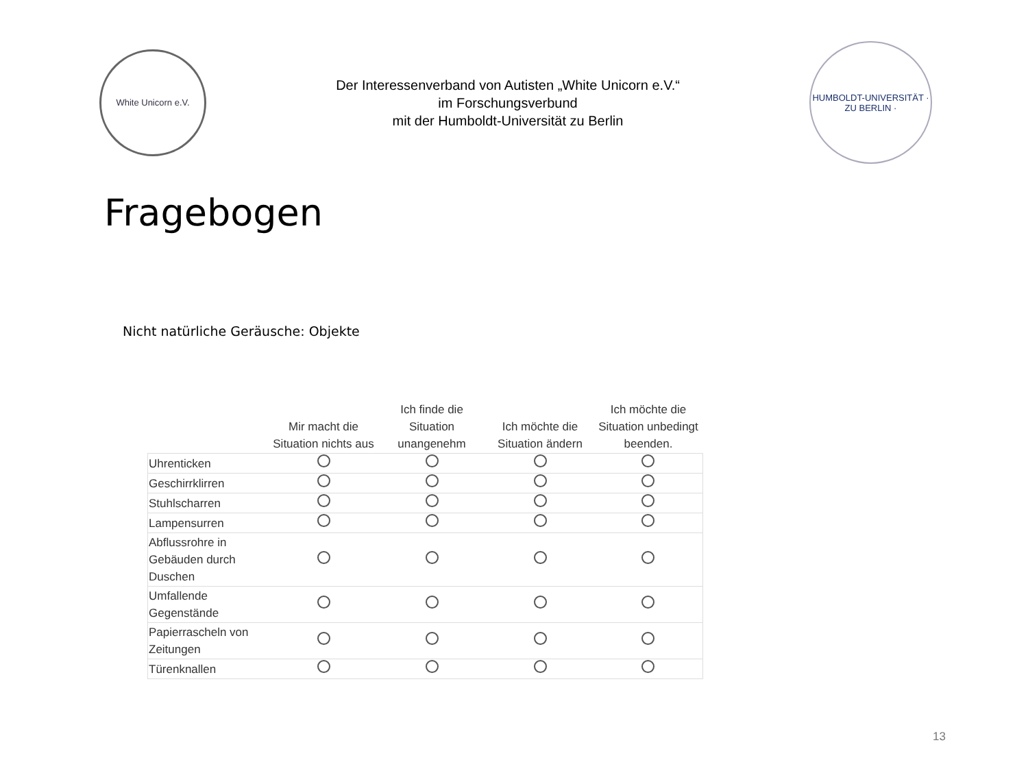White Unicorn e.V.
Der Interessenverband von Autisten „White Unicorn e.V.“
im Forschungsverbund
mit der Humboldt-Universität zu Berlin
HUMBOLDT-UNIVERSITÄT · ZU BERLIN ·
Fragebogen
Nicht natürliche Geräusche: Objekte
| | Mir macht die Situation nichts aus | Ich finde die Situation unangenehm | Ich möchte die Situation ändern | Ich möchte die Situation unbedingt beenden. |
| --- | --- | --- | --- | --- |
| Uhrenticken | | | | |
| Geschirrklirren | | | | |
| Stuhlscharren | | | | |
| Lampensurren | | | | |
| Abflussrohre in Gebäuden durch Duschen | | | | |
| Umfallende Gegenstände | | | | |
| Papierrascheln von Zeitungen | | | | |
| Türenknallen | | | | |
13